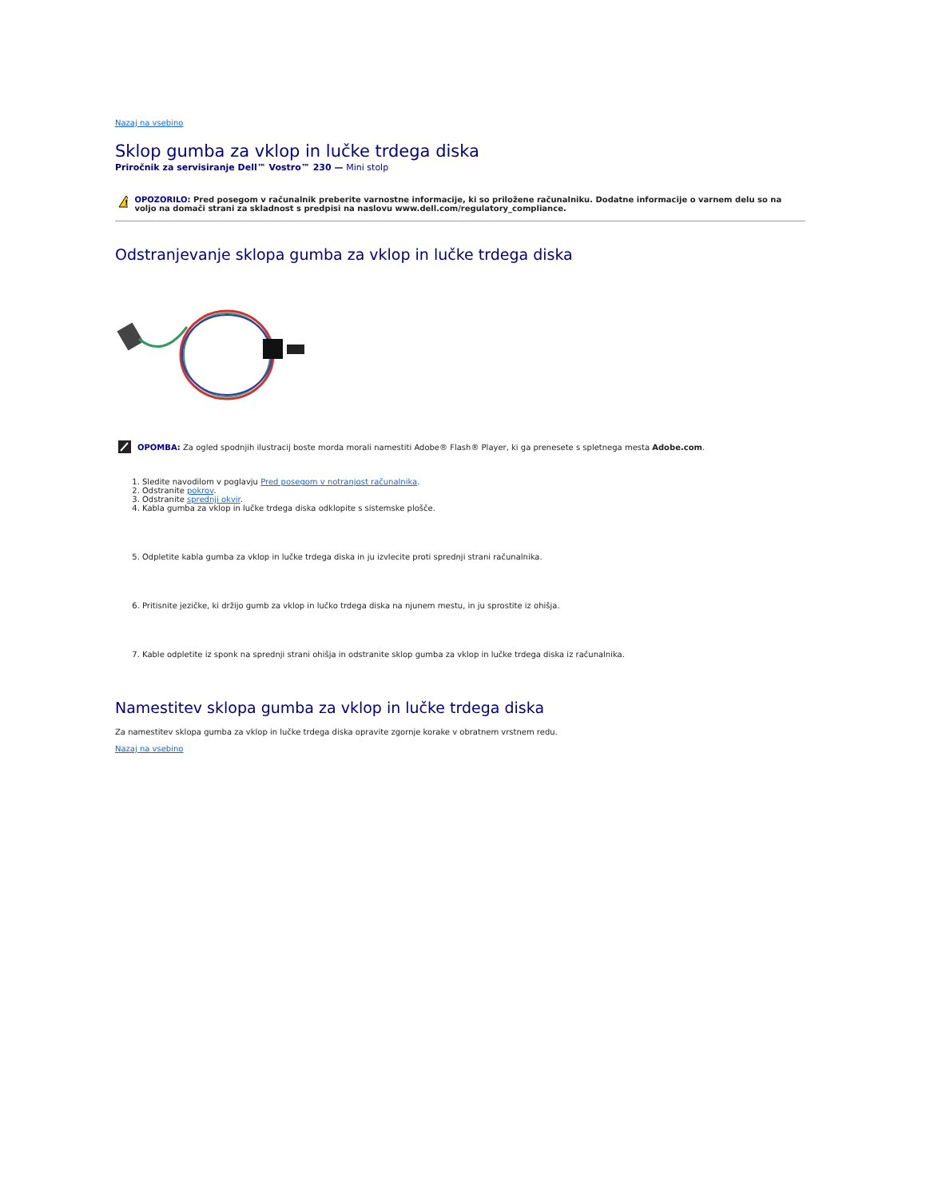Nazaj na vsebino
Sklop gumba za vklop in lučke trdega diska
Priročnik za servisiranje Dell™ Vostro™ 230 — Mini stolp
!
OPOZORILO: Pred posegom v računalnik preberite varnostne informacije, ki so priložene računalniku. Dodatne informacije o varnem delu so na voljo na domači strani za skladnost s predpisi na naslovu www.dell.com/regulatory_compliance.
Odstranjevanje sklopa gumba za vklop in lučke trdega diska
OPOMBA: Za ogled spodnjih ilustracij boste morda morali namestiti Adobe® Flash® Player, ki ga prenesete s spletnega mesta Adobe.com.
1. Sledite navodilom v poglavju Pred posegom v notranjost računalnika.
2. Odstranite pokrov.
3. Odstranite sprednji okvir.
4. Kabla gumba za vklop in lučke trdega diska odklopite s sistemske plošče.
5. Odpletite kabla gumba za vklop in lučke trdega diska in ju izvlecite proti sprednji strani računalnika.
6. Pritisnite jezičke, ki držijo gumb za vklop in lučko trdega diska na njunem mestu, in ju sprostite iz ohišja.
7. Kable odpletite iz sponk na sprednji strani ohišja in odstranite sklop gumba za vklop in lučke trdega diska iz računalnika.
Namestitev sklopa gumba za vklop in lučke trdega diska
Za namestitev sklopa gumba za vklop in lučke trdega diska opravite zgornje korake v obratnem vrstnem redu.
Nazaj na vsebino